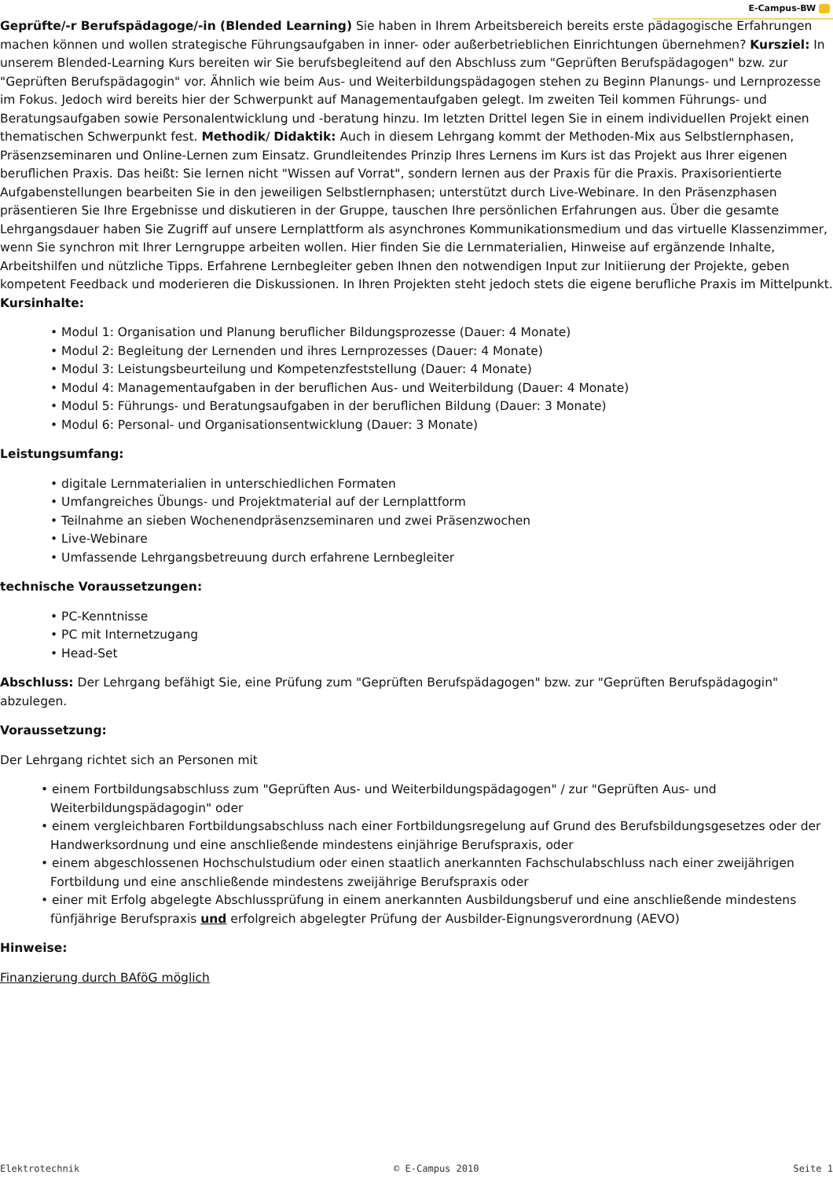E-Campus-BW
Geprüfte/-r Berufspädagoge/-in (Blended Learning) Sie haben in Ihrem Arbeitsbereich bereits erste pädagogische Erfahrungen machen können und wollen strategische Führungsaufgaben in inner- oder außerbetrieblichen Einrichtungen übernehmen? Kursziel: In unserem Blended-Learning Kurs bereiten wir Sie berufsbegleitend auf den Abschluss zum "Geprüften Berufspädagogen" bzw. zur "Geprüften Berufspädagogin" vor. Ähnlich wie beim Aus- und Weiterbildungspädagogen stehen zu Beginn Planungs- und Lernprozesse im Fokus. Jedoch wird bereits hier der Schwerpunkt auf Managementaufgaben gelegt. Im zweiten Teil kommen Führungs- und Beratungsaufgaben sowie Personalentwicklung und -beratung hinzu. Im letzten Drittel legen Sie in einem individuellen Projekt einen thematischen Schwerpunkt fest. Methodik/ Didaktik: Auch in diesem Lehrgang kommt der Methoden-Mix aus Selbstlernphasen, Präsenzseminaren und Online-Lernen zum Einsatz. Grundleitendes Prinzip Ihres Lernens im Kurs ist das Projekt aus Ihrer eigenen beruflichen Praxis. Das heißt: Sie lernen nicht "Wissen auf Vorrat", sondern lernen aus der Praxis für die Praxis. Praxisorientierte Aufgabenstellungen bearbeiten Sie in den jeweiligen Selbstlernphasen; unterstützt durch Live-Webinare. In den Präsenzphasen präsentieren Sie Ihre Ergebnisse und diskutieren in der Gruppe, tauschen Ihre persönlichen Erfahrungen aus. Über die gesamte Lehrgangsdauer haben Sie Zugriff auf unsere Lernplattform als asynchrones Kommunikationsmedium und das virtuelle Klassenzimmer, wenn Sie synchron mit Ihrer Lerngruppe arbeiten wollen. Hier finden Sie die Lernmaterialien, Hinweise auf ergänzende Inhalte, Arbeitshilfen und nützliche Tipps. Erfahrene Lernbegleiter geben Ihnen den notwendigen Input zur Initiierung der Projekte, geben kompetent Feedback und moderieren die Diskussionen. In Ihren Projekten steht jedoch stets die eigene berufliche Praxis im Mittelpunkt.
Kursinhalte:
• Modul 1: Organisation und Planung beruflicher Bildungsprozesse (Dauer: 4 Monate)
• Modul 2: Begleitung der Lernenden und ihres Lernprozesses (Dauer: 4 Monate)
• Modul 3: Leistungsbeurteilung und Kompetenzfeststellung (Dauer: 4 Monate)
• Modul 4: Managementaufgaben in der beruflichen Aus- und Weiterbildung (Dauer: 4 Monate)
• Modul 5: Führungs- und Beratungsaufgaben in der beruflichen Bildung (Dauer: 3 Monate)
• Modul 6: Personal- und Organisationsentwicklung (Dauer: 3 Monate)
Leistungsumfang:
• digitale Lernmaterialien in unterschiedlichen Formaten
• Umfangreiches Übungs- und Projektmaterial auf der Lernplattform
• Teilnahme an sieben Wochenendpräsenzseminaren und zwei Präsenzwochen
• Live-Webinare
• Umfassende Lehrgangsbetreuung durch erfahrene Lernbegleiter
technische Voraussetzungen:
• PC-Kenntnisse
• PC mit Internetzugang
• Head-Set
Abschluss: Der Lehrgang befähigt Sie, eine Prüfung zum "Geprüften Berufspädagogen" bzw. zur "Geprüften Berufspädagogin" abzulegen.
Voraussetzung:
Der Lehrgang richtet sich an Personen mit
• einem Fortbildungsabschluss zum "Geprüften Aus- und Weiterbildungspädagogen" / zur "Geprüften Aus- und Weiterbildungspädagogin" oder
• einem vergleichbaren Fortbildungsabschluss nach einer Fortbildungsregelung auf Grund des Berufsbildungsgesetzes oder der Handwerksordnung und eine anschließende mindestens einjährige Berufspraxis, oder
• einem abgeschlossenen Hochschulstudium oder einen staatlich anerkannten Fachschulabschluss nach einer zweijährigen Fortbildung und eine anschließende mindestens zweijährige Berufspraxis oder
• einer mit Erfolg abgelegte Abschlussprüfung in einem anerkannten Ausbildungsberuf und eine anschließende mindestens fünfjährige Berufspraxis und erfolgreich abgelegter Prüfung der Ausbilder-Eignungsverordnung (AEVO)
Hinweise:
Finanzierung durch BAföG möglich
Elektrotechnik © E-Campus 2010 Seite 1